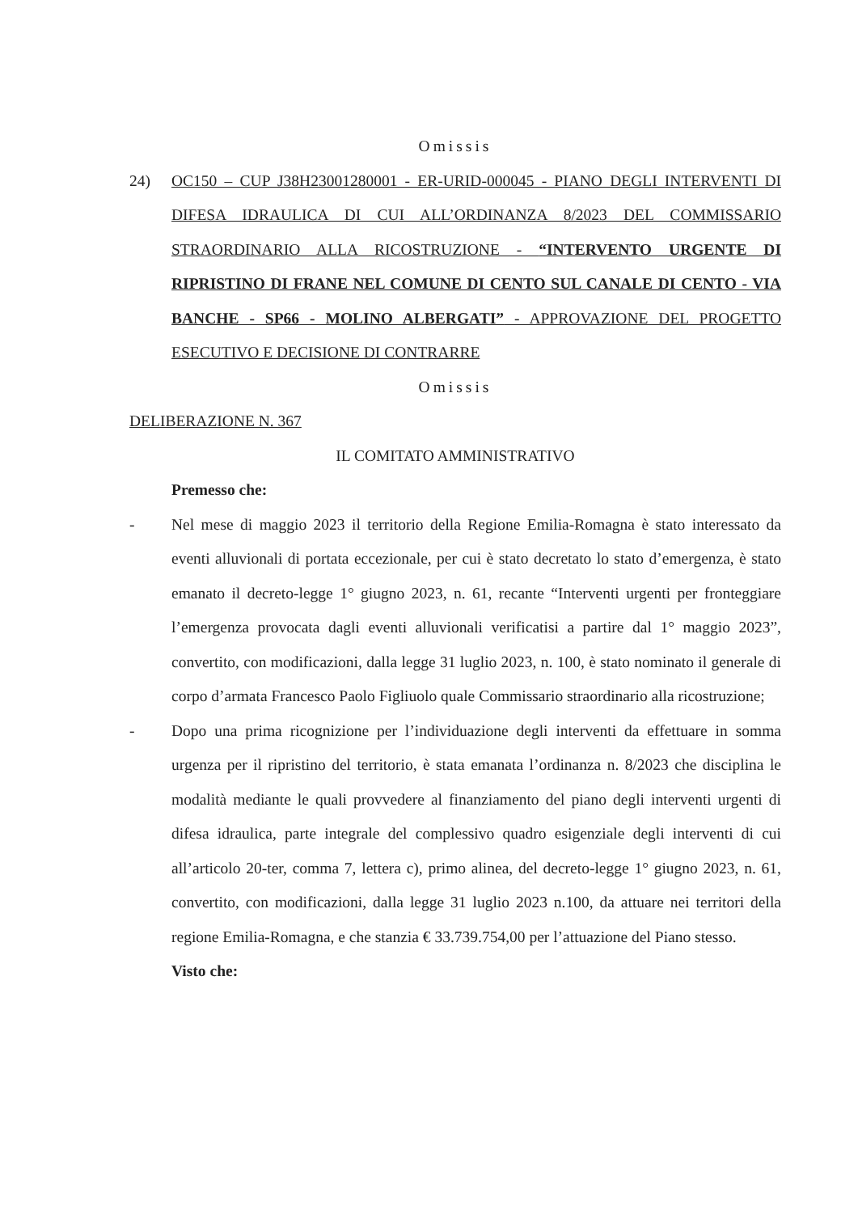Omissis
24) OC150 – CUP J38H23001280001 - ER-URID-000045 - PIANO DEGLI INTERVENTI DI DIFESA IDRAULICA DI CUI ALL’ORDINANZA 8/2023 DEL COMMISSARIO STRAORDINARIO ALLA RICOSTRUZIONE - “INTERVENTO URGENTE DI RIPRISTINO DI FRANE NEL COMUNE DI CENTO SUL CANALE DI CENTO - VIA BANCHE - SP66 - MOLINO ALBERGATI” - APPROVAZIONE DEL PROGETTO ESECUTIVO E DECISIONE DI CONTRARRE
Omissis
DELIBERAZIONE N. 367
IL COMITATO AMMINISTRATIVO
Premesso che:
- Nel mese di maggio 2023 il territorio della Regione Emilia-Romagna è stato interessato da eventi alluvionali di portata eccezionale, per cui è stato decretato lo stato d’emergenza, è stato emanato il decreto-legge 1° giugno 2023, n. 61, recante “Interventi urgenti per fronteggiare l’emergenza provocata dagli eventi alluvionali verificatisi a partire dal 1° maggio 2023”, convertito, con modificazioni, dalla legge 31 luglio 2023, n. 100, è stato nominato il generale di corpo d’armata Francesco Paolo Figliuolo quale Commissario straordinario alla ricostruzione;
- Dopo una prima ricognizione per l’individuazione degli interventi da effettuare in somma urgenza per il ripristino del territorio, è stata emanata l’ordinanza n. 8/2023 che disciplina le modalità mediante le quali provvedere al finanziamento del piano degli interventi urgenti di difesa idraulica, parte integrale del complessivo quadro esigenziale degli interventi di cui all’articolo 20-ter, comma 7, lettera c), primo alinea, del decreto-legge 1° giugno 2023, n. 61, convertito, con modificazioni, dalla legge 31 luglio 2023 n.100, da attuare nei territori della regione Emilia-Romagna, e che stanzia € 33.739.754,00 per l’attuazione del Piano stesso.
Visto che: